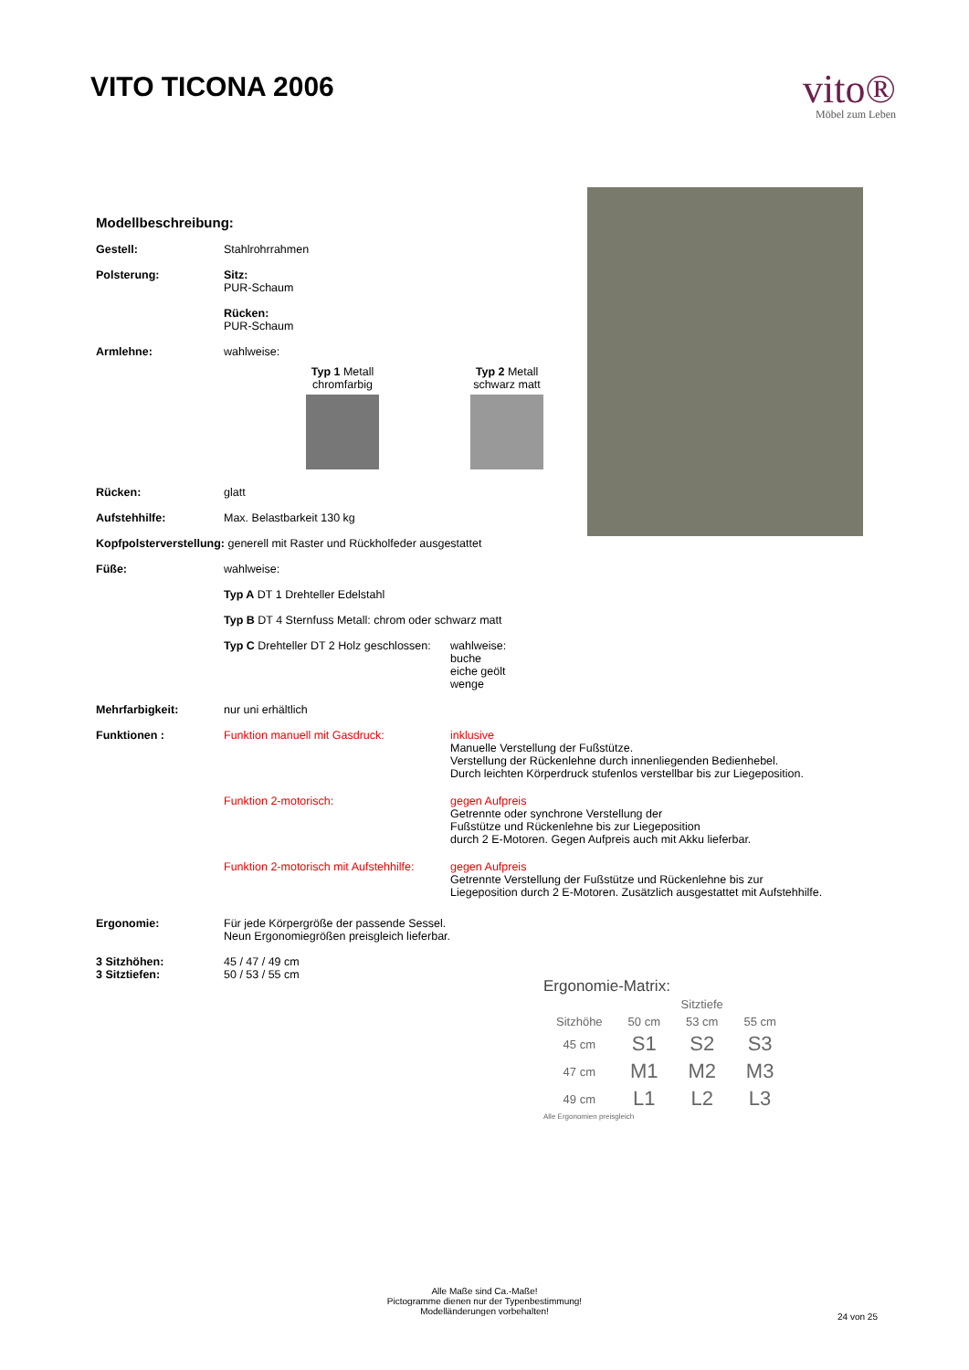VITO TICONA 2006
vito®
Möbel zum Leben
Modellbeschreibung:
Gestell: Stahlrohrrahmen
Polsterung: Sitz:
PUR-Schaum
Rücken:
PUR-Schaum
Armlehne: wahlweise:
Typ 1 Metall
chromfarbig
Typ 2 Metall
schwarz matt
Rücken: glatt
Aufstehhilfe: Max. Belastbarkeit 130 kg
Kopfpolsterverstellung: generell mit Raster und Rückholfeder ausgestattet
Füße: wahlweise:
Typ A DT 1 Drehteller Edelstahl
Typ B DT 4 Sternfuss Metall: chrom oder schwarz matt
Typ C Drehteller DT 2 Holz geschlossen:
wahlweise:
buche
eiche geölt
wenge
Mehrfarbigkeit: nur uni erhältlich
Funktionen : Funktion manuell mit Gasdruck: inklusive
Manuelle Verstellung der Fußstütze.
Verstellung der Rückenlehne durch innenliegenden Bedienhebel.
Durch leichten Körperdruck stufenlos verstellbar bis zur Liegeposition.
Funktion 2-motorisch: gegen Aufpreis
Getrennte oder synchrone Verstellung der
Fußstütze und Rückenlehne bis zur Liegeposition
durch 2 E-Motoren. Gegen Aufpreis auch mit Akku lieferbar.
Funktion 2-motorisch mit Aufstehhilfe:
gegen Aufpreis
Getrennte Verstellung der Fußstütze und Rückenlehne bis zur
Liegeposition durch 2 E-Motoren. Zusätzlich ausgestattet mit Aufstehhilfe.
Ergonomie: Für jede Körpergröße der passende Sessel.
Neun Ergonomiegrößen preisgleich lieferbar.
3 Sitzhöhen:
3 Sitztiefen:
45 / 47 / 49 cm
50 / 53 / 55 cm
Ergonomie-Matrix:
| | Sitztiefe | | |
| --- | --- | --- | --- |
| Sitzhöhe | 50 cm | 53 cm | 55 cm |
| 45 cm | S1 | S2 | S3 |
| 47 cm | M1 | M2 | M3 |
| 49 cm | L1 | L2 | L3 |
Alle Ergonomien preisgleich
Alle Maße sind Ca.-Maße!
Pictogramme dienen nur der Typenbestimmung!
Modelländerungen vorbehalten!
24 von 25